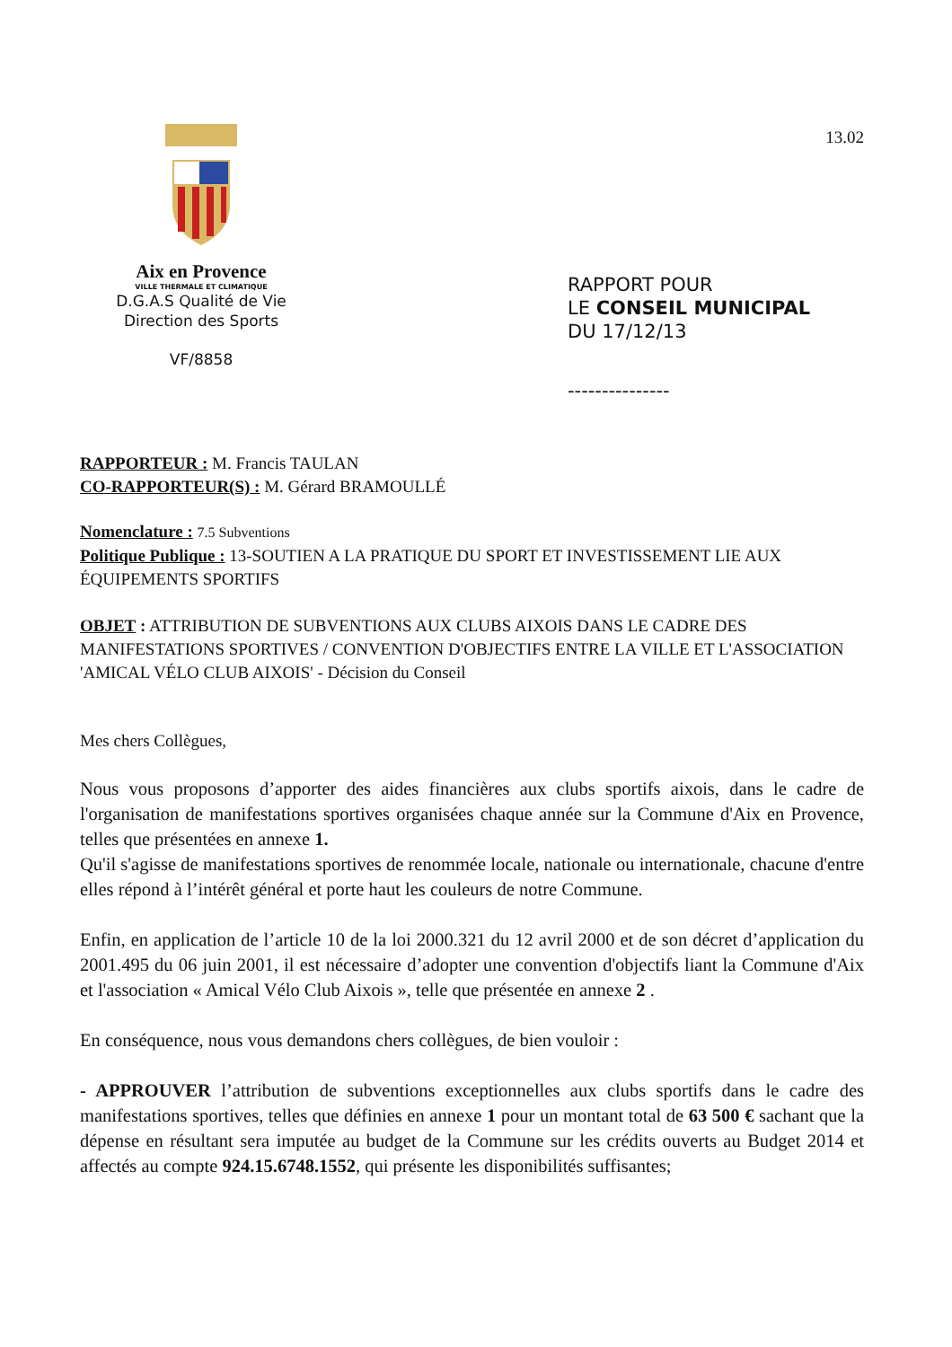Aix en Provence
VILLE THERMALE ET CLIMATIQUE
D.G.A.S Qualité de Vie
Direction des Sports
VF/8858
13.02
RAPPORT POUR
LE CONSEIL MUNICIPAL
DU 17/12/13
---------------
RAPPORTEUR : M. Francis TAULAN
CO-RAPPORTEUR(S) : M. Gérard BRAMOULLÉ
Nomenclature : 7.5 Subventions
Politique Publique : 13-SOUTIEN A LA PRATIQUE DU SPORT ET INVESTISSEMENT LIE AUX ÉQUIPEMENTS SPORTIFS
OBJET : ATTRIBUTION DE SUBVENTIONS AUX CLUBS AIXOIS DANS LE CADRE DES MANIFESTATIONS SPORTIVES / CONVENTION D'OBJECTIFS ENTRE LA VILLE ET L'ASSOCIATION 'AMICAL VÉLO CLUB AIXOIS' - Décision du Conseil
Mes chers Collègues,
Nous vous proposons d’apporter des aides financières aux clubs sportifs aixois, dans le cadre de l'organisation de manifestations sportives organisées chaque année sur la Commune d'Aix en Provence, telles que présentées en annexe 1.
Qu'il s'agisse de manifestations sportives de renommée locale, nationale ou internationale, chacune d'entre elles répond à l’intérêt général et porte haut les couleurs de notre Commune.
Enfin, en application de l’article 10 de la loi 2000.321 du 12 avril 2000 et de son décret d’application du 2001.495 du 06 juin 2001, il est nécessaire d’adopter une convention d'objectifs liant la Commune d'Aix et l'association « Amical Vélo Club Aixois », telle que présentée en annexe 2 .
En conséquence, nous vous demandons chers collègues, de bien vouloir :
- APPROUVER l’attribution de subventions exceptionnelles aux clubs sportifs dans le cadre des manifestations sportives, telles que définies en annexe 1 pour un montant total de 63 500 € sachant que la dépense en résultant sera imputée au budget de la Commune sur les crédits ouverts au Budget 2014 et affectés au compte 924.15.6748.1552, qui présente les disponibilités suffisantes;